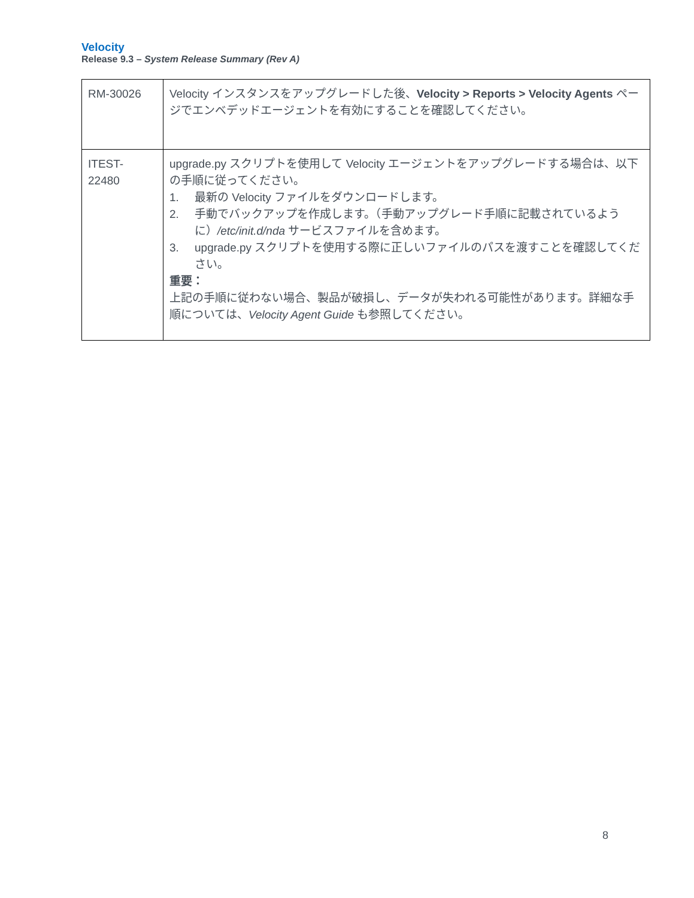Velocity
Release 9.3 – System Release Summary (Rev A)
| RM-30026 | Velocity インスタンスをアップグレードした後、 Velocity > Reports > Velocity Agents ページでエンベデッドエージェントを有効にすることを確認してください。 |
| ITEST- 22480 | upgrade.py スクリプトを使用して Velocity エージェントをアップグレードする場合は、以下の手順に従ってください。 1. 最新の Velocity ファイルをダウンロードします。 2. 手動でバックアップを作成します。（手動アップグレード手順に記載されているように） /etc/init.d/nda サービスファイルを含めます。 3. upgrade.py スクリプトを使用する際に正しいファイルのパスを渡すことを確認してください。 重要： 上記の手順に従わない場合、製品が破損し、データが失われる可能性があります。詳細な手順については、 Velocity Agent Guide も参照してください。 |
8